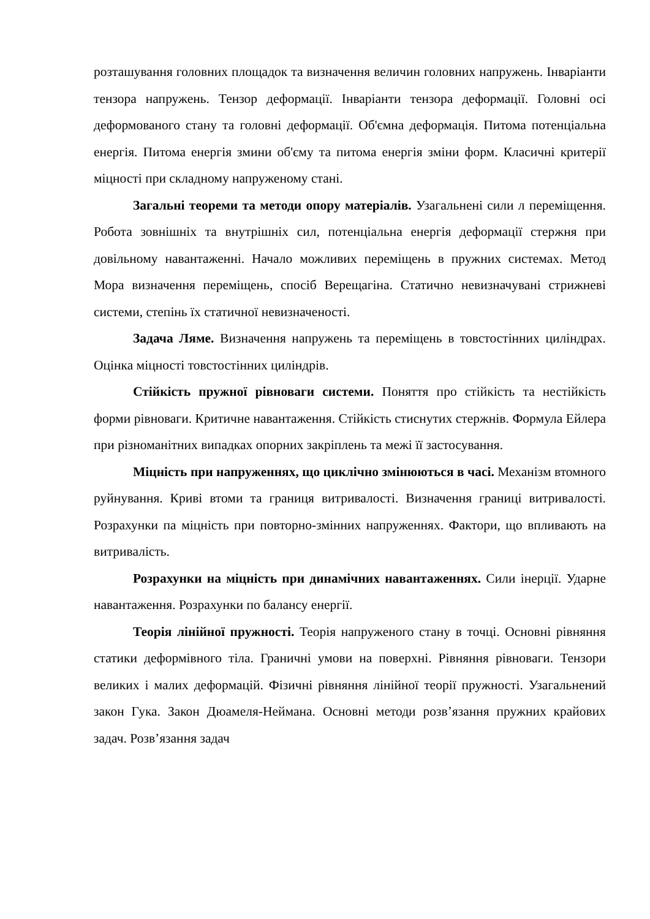розташування головних площадок та визначення величин головних напружень. Інваріанти тензора напружень. Тензор деформації. Інваріанти тензора деформації. Головні осі деформованого стану та головні деформації. Об'ємна деформація. Питома потенціальна енергія. Питома енергія змини об'єму та питома енергія зміни форм. Класичні критерії міцності при складному напруженому стані.
Загальні теореми та методи опору матеріалів. Узагальнені сили л переміщення. Робота зовнішніх та внутрішніх сил, потенціальна енергія деформації стержня при довільному навантаженні. Начало можливих переміщень в пружних системах. Метод Мора визначення переміщень, спосіб Верещагіна. Статично невизначувані стрижневі системи, степінь їх статичної невизначеності.
Задача Ляме. Визначення напружень та переміщень в товстостінних циліндрах. Оцінка міцності товстостінних циліндрів.
Стійкість пружної рівноваги системи. Поняття про стійкість та нестійкість форми рівноваги. Критичне навантаження. Стійкість стиснутих стержнів. Формула Ейлера при різноманітних випадках опорних закріплень та межі її застосування.
Міцність при напруженнях, що циклічно змінюються в часі. Механізм втомного руйнування. Криві втоми та границя витривалості. Визначення границі витривалості. Розрахунки па міцність при повторно-змінних напруженнях. Фактори, що впливають на витривалість.
Розрахунки на міцність при динамічних навантаженнях. Сили інерції. Ударне навантаження. Розрахунки по балансу енергії.
Теорія лінійної пружності. Теорія напруженого стану в точці. Основні рівняння статики деформівного тіла. Граничні умови на поверхні. Рівняння рівноваги. Тензори великих і малих деформацій. Фізичні рівняння лінійної теорії пружності. Узагальнений закон Гука. Закон Дюамеля-Неймана. Основні методи розв’язання пружних крайових задач. Розв’язання задач